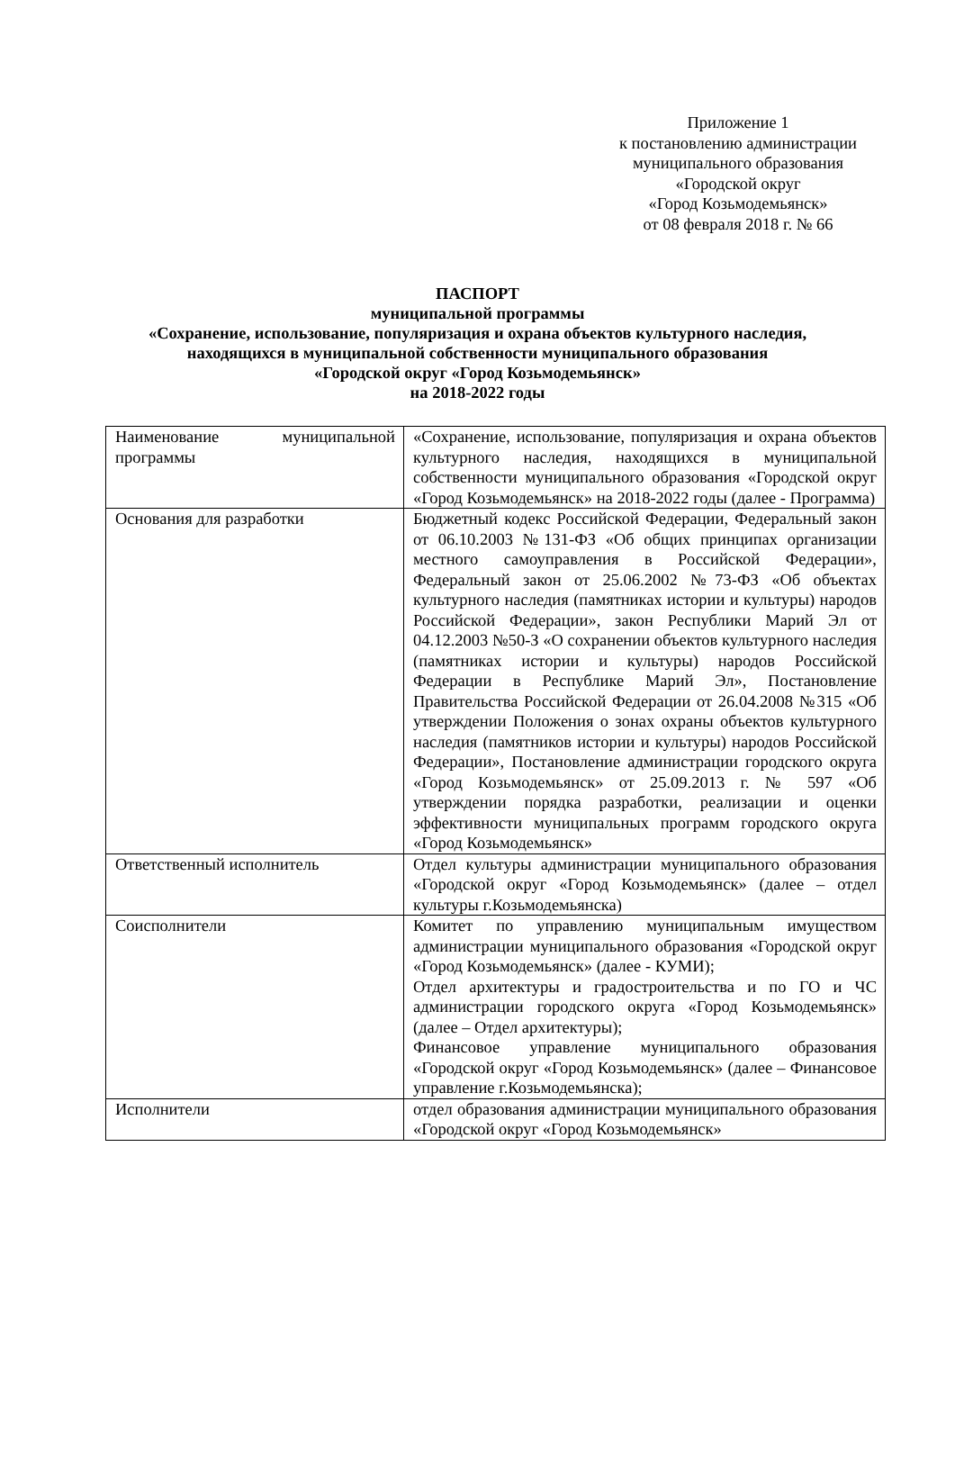Приложение 1
к постановлению администрации
муниципального образования
«Городской округ
«Город Козьмодемьянск»
от 08 февраля 2018 г. № 66
ПАСПОРТ
муниципальной программы
«Сохранение, использование, популяризация и охрана объектов культурного наследия,
находящихся в муниципальной собственности муниципального образования
«Городской округ «Город Козьмодемьянск»
на 2018-2022 годы
| Наименование муниципальной программы | «Сохранение, использование, популяризация и охрана объектов культурного наследия, находящихся в муниципальной собственности муниципального образования «Городской округ «Город Козьмодемьянск» на 2018-2022 годы (далее - Программа) |
| Основания для разработки | Бюджетный кодекс Российской Федерации, Федеральный закон от 06.10.2003 №131-ФЗ «Об общих принципах организации местного самоуправления в Российской Федерации», Федеральный закон от 25.06.2002 №73-ФЗ «Об объектах культурного наследия (памятниках истории и культуры) народов Российской Федерации», закон Республики Марий Эл от 04.12.2003 №50-З «О сохранении объектов культурного наследия (памятниках истории и культуры) народов Российской Федерации в Республике Марий Эл», Постановление Правительства Российской Федерации от 26.04.2008 №315 «Об утверждении Положения о зонах охраны объектов культурного наследия (памятников истории и культуры) народов Российской Федерации», Постановление администрации городского округа «Город Козьмодемьянск» от 25.09.2013 г. № 597 «Об утверждении порядка разработки, реализации и оценки эффективности муниципальных программ городского округа «Город Козьмодемьянск» |
| Ответственный исполнитель | Отдел культуры администрации муниципального образования «Городской округ «Город Козьмодемьянск» (далее – отдел культуры г.Козьмодемьянска) |
| Соисполнители | Комитет по управлению муниципальным имуществом администрации муниципального образования «Городской округ «Город Козьмодемьянск» (далее - КУМИ); Отдел архитектуры и градостроительства и по ГО и ЧС администрации городского округа «Город Козьмодемьянск» (далее – Отдел архитектуры); Финансовое управление муниципального образования «Городской округ «Город Козьмодемьянск» (далее – Финансовое управление г.Козьмодемьянска); |
| Исполнители | отдел образования администрации муниципального образования «Городской округ «Город Козьмодемьянск» |